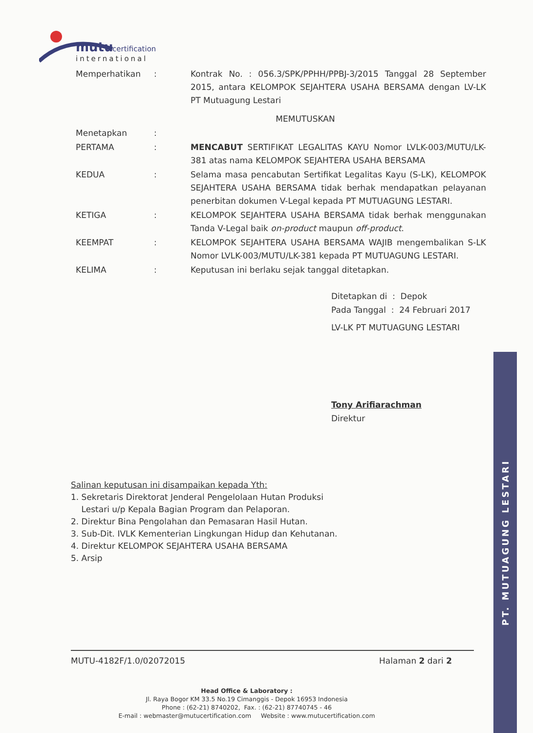mutu
certification
international
Memperhatikan : Kontrak No. : 056.3/SPK/PPHH/PPBJ-3/2015 Tanggal 28 September 2015, antara KELOMPOK SEJAHTERA USAHA BERSAMA dengan LV-LK PT Mutuagung Lestari
MEMUTUSKAN
Menetapkan :
PERTAMA : MENCABUT SERTIFIKAT LEGALITAS KAYU Nomor LVLK-003/MUTU/LK-381 atas nama KELOMPOK SEJAHTERA USAHA BERSAMA
KEDUA : Selama masa pencabutan Sertifikat Legalitas Kayu (S-LK), KELOMPOK SEJAHTERA USAHA BERSAMA tidak berhak mendapatkan pelayanan penerbitan dokumen V-Legal kepada PT MUTUAGUNG LESTARI.
KETIGA : KELOMPOK SEJAHTERA USAHA BERSAMA tidak berhak menggunakan Tanda V-Legal baik on-product maupun off-product.
KEEMPAT : KELOMPOK SEJAHTERA USAHA BERSAMA WAJIB mengembalikan S-LK Nomor LVLK-003/MUTU/LK-381 kepada PT MUTUAGUNG LESTARI.
KELIMA : Keputusan ini berlaku sejak tanggal ditetapkan.
Ditetapkan di : Depok
Pada Tanggal : 24 Februari 2017
LV-LK PT MUTUAGUNG LESTARI
Tony Arifiarachman
Direktur
Salinan keputusan ini disampaikan kepada Yth:
1. Sekretaris Direktorat Jenderal Pengelolaan Hutan Produksi
Lestari u/p Kepala Bagian Program dan Pelaporan.
2. Direktur Bina Pengolahan dan Pemasaran Hasil Hutan.
3. Sub-Dit. IVLK Kementerian Lingkungan Hidup dan Kehutanan.
4. Direktur KELOMPOK SEJAHTERA USAHA BERSAMA
5. Arsip
MUTU-4182F/1.0/02072015 Halaman 2 dari 2
Head Office & Laboratory :
Jl. Raya Bogor KM 33.5 No.19 Cimanggis - Depok 16953 Indonesia
Phone : (62-21) 8740202, Fax. : (62-21) 87740745 - 46
E-mail : webmaster@mutucertification.com Website : www.mutucertification.com
PT. MUTUAGUNG LESTARI